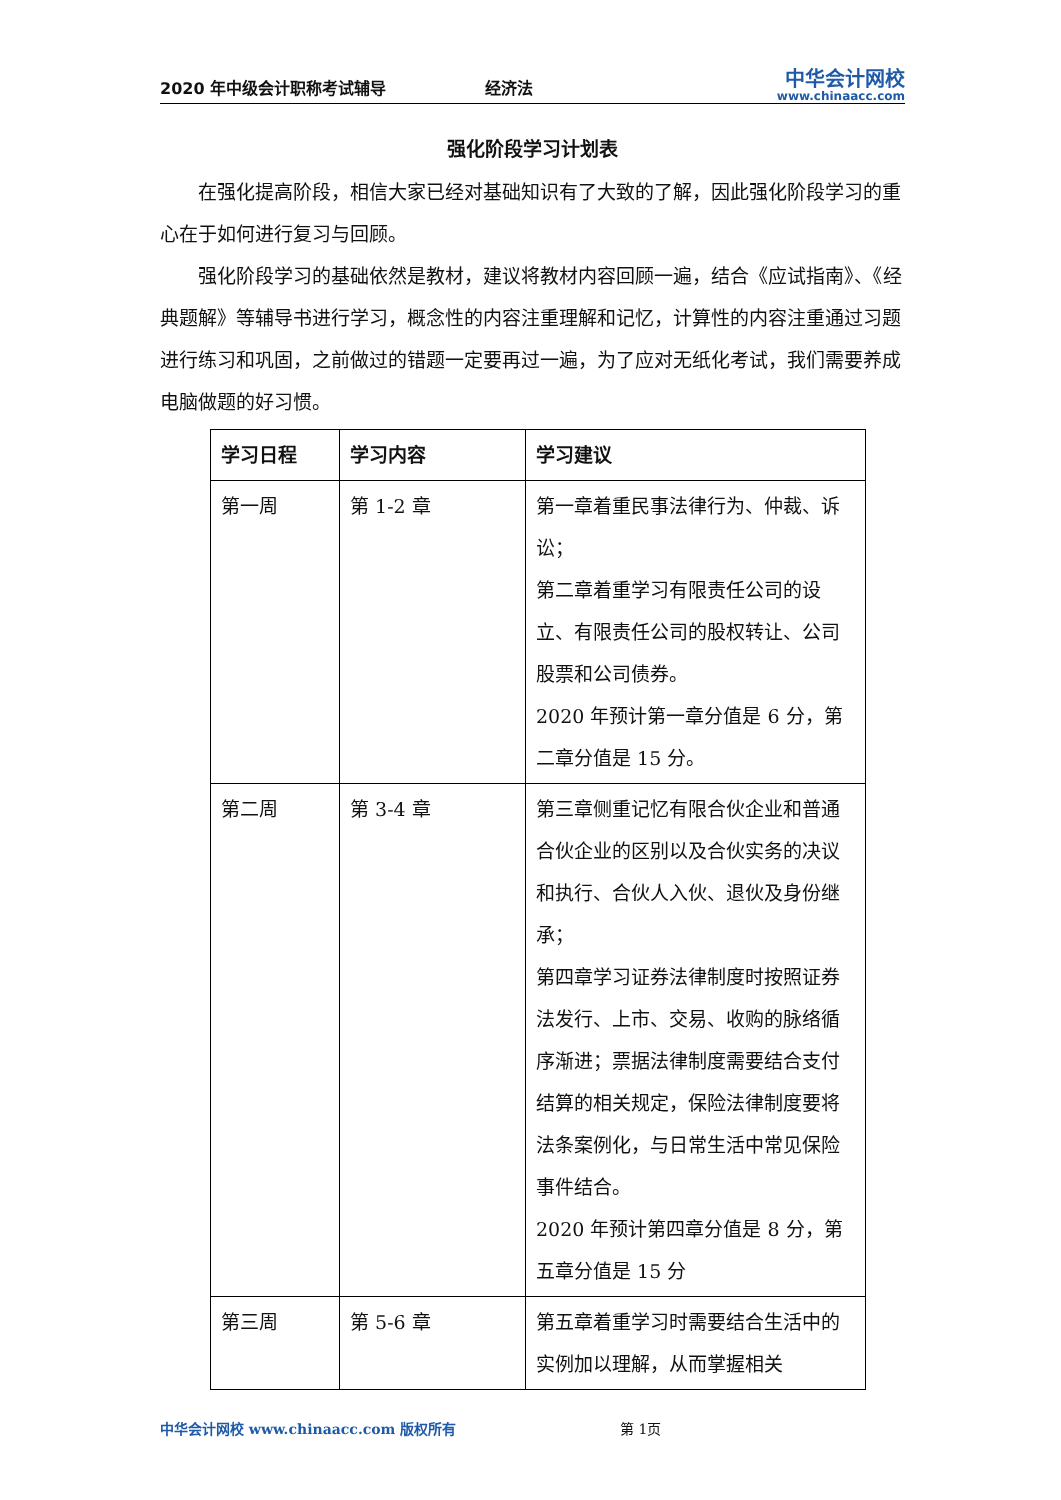2020 年中级会计职称考试辅导
经济法
中华会计网校
www.chinaacc.com
强化阶段学习计划表
在强化提高阶段，相信大家已经对基础知识有了大致的了解，因此强化阶段学习的重心在于如何进行复习与回顾。
强化阶段学习的基础依然是教材，建议将教材内容回顾一遍，结合《应试指南》、《经典题解》等辅导书进行学习，概念性的内容注重理解和记忆，计算性的内容注重通过习题进行练习和巩固，之前做过的错题一定要再过一遍，为了应对无纸化考试，我们需要养成电脑做题的好习惯。
| 学习日程 | 学习内容 | 学习建议 |
| --- | --- | --- |
| 第一周 | 第 1-2 章 | 第一章着重民事法律行为、仲裁、诉讼； 第二章着重学习有限责任公司的设立、有限责任公司的股权转让、公司股票和公司债券。 2020 年预计第一章分值是 6 分，第二章分值是 15 分。 |
| 第二周 | 第 3-4 章 | 第三章侧重记忆有限合伙企业和普通合伙企业的区别以及合伙实务的决议和执行、合伙人入伙、退伙及身份继承； 第四章学习证券法律制度时按照证券法发行、上市、交易、收购的脉络循序渐进；票据法律制度需要结合支付结算的相关规定，保险法律制度要将法条案例化，与日常生活中常见保险事件结合。 2020 年预计第四章分值是 8 分，第五章分值是 15 分 |
| 第三周 | 第 5-6 章 | 第五章着重学习时需要结合生活中的实例加以理解，从而掌握相关 |
中华会计网校 www.chinaacc.com 版权所有 第 1页